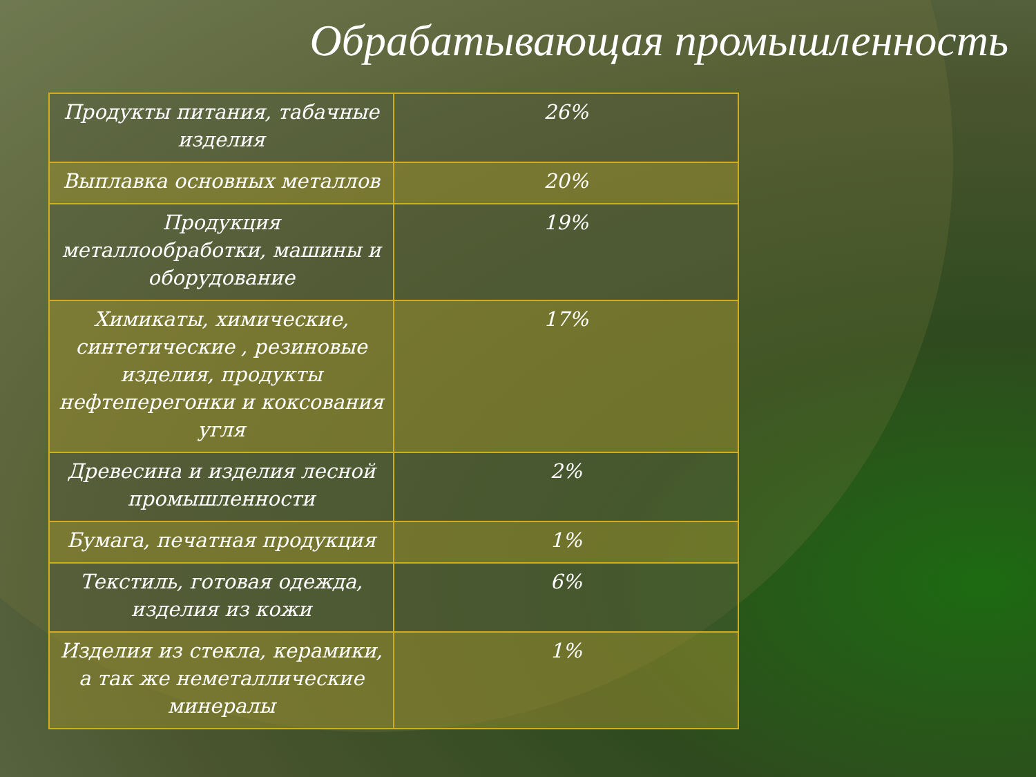Обрабатывающая промышленность
| Продукты питания, табачные изделия | 26% |
| Выплавка основных металлов | 20% |
| Продукция металлообработки, машины и оборудование | 19% |
| Химикаты, химические, синтетические , резиновые изделия, продукты нефтеперегонки и коксования угля | 17% |
| Древесина и изделия лесной промышленности | 2% |
| Бумага, печатная продукция | 1% |
| Текстиль, готовая одежда, изделия из кожи | 6% |
| Изделия из стекла, керамики, а так же неметаллические минералы | 1% |